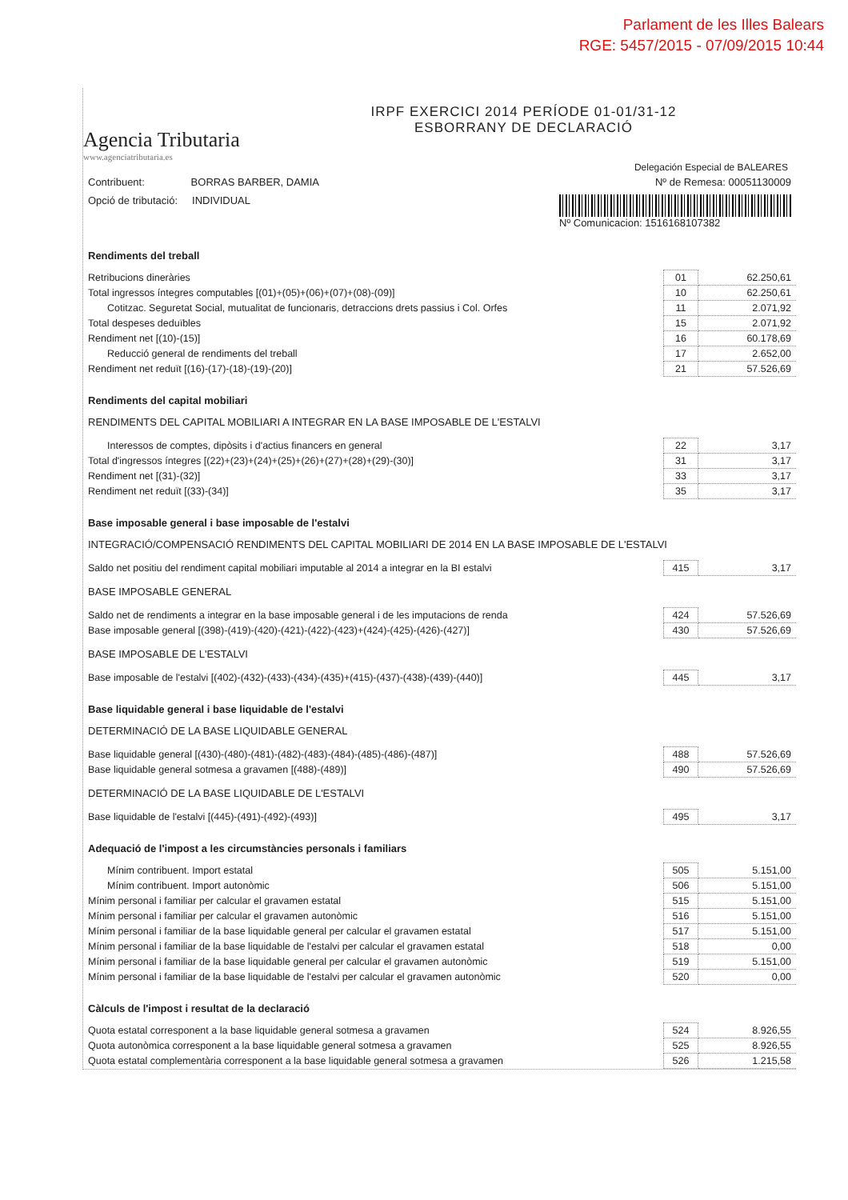Parlament de les Illes Balears
RGE: 5457/2015 - 07/09/2015 10:44
Agencia Tributaria
www.agenciatributaria.es
IRPF EXERCICI 2014 PERÍODE 01-01/31-12
ESBORRANY DE DECLARACIÓ
Delegación Especial de BALEARES
Contribuent: BORRAS BARBER, DAMIA Nº de Remesa: 00051130009
Opció de tributació: INDIVIDUAL
Nº Comunicacion: 1516168107382
Rendiments del treball
| Retribucions dineràries | 01 | 62.250,61 |
| Total ingressos íntegres computables [(01)+(05)+(06)+(07)+(08)-(09)] | 10 | 62.250,61 |
| Cotitzac. Seguretat Social, mutualitat de funcionaris, detraccions drets passius i Col. Orfes | 11 | 2.071,92 |
| Total despeses deduïbles | 15 | 2.071,92 |
| Rendiment net [(10)-(15)] | 16 | 60.178,69 |
| Reducció general de rendiments del treball | 17 | 2.652,00 |
| Rendiment net reduït [(16)-(17)-(18)-(19)-(20)] | 21 | 57.526,69 |
Rendiments del capital mobiliari
RENDIMENTS DEL CAPITAL MOBILIARI A INTEGRAR EN LA BASE IMPOSABLE DE L'ESTALVI
| Interessos de comptes, dipòsits i d'actius financers en general | 22 | 3,17 |
| Total d'ingressos íntegres [(22)+(23)+(24)+(25)+(26)+(27)+(28)+(29)-(30)] | 31 | 3,17 |
| Rendiment net [(31)-(32)] | 33 | 3,17 |
| Rendiment net reduït [(33)-(34)] | 35 | 3,17 |
Base imposable general i base imposable de l'estalvi
INTEGRACIÓ/COMPENSACIÓ RENDIMENTS DEL CAPITAL MOBILIARI DE 2014 EN LA BASE IMPOSABLE DE L'ESTALVI
| Saldo net positiu del rendiment capital mobiliari imputable al 2014 a integrar en la BI estalvi | 415 | 3,17 |
BASE IMPOSABLE GENERAL
| Saldo net de rendiments a integrar en la base imposable general i de les imputacions de renda | 424 | 57.526,69 |
| Base imposable general [(398)-(419)-(420)-(421)-(422)-(423)+(424)-(425)-(426)-(427)] | 430 | 57.526,69 |
BASE IMPOSABLE DE L'ESTALVI
| Base imposable de l'estalvi [(402)-(432)-(433)-(434)-(435)+(415)-(437)-(438)-(439)-(440)] | 445 | 3,17 |
Base liquidable general i base liquidable de l'estalvi
DETERMINACIÓ DE LA BASE LIQUIDABLE GENERAL
| Base liquidable general [(430)-(480)-(481)-(482)-(483)-(484)-(485)-(486)-(487)] | 488 | 57.526,69 |
| Base liquidable general sotmesa a gravamen [(488)-(489)] | 490 | 57.526,69 |
DETERMINACIÓ DE LA BASE LIQUIDABLE DE L'ESTALVI
| Base liquidable de l'estalvi [(445)-(491)-(492)-(493)] | 495 | 3,17 |
Adequació de l'impost a les circumstàncies personals i familiars
| Mínim contribuent. Import estatal | 505 | 5.151,00 |
| Mínim contribuent. Import autonòmic | 506 | 5.151,00 |
| Mínim personal i familiar per calcular el gravamen estatal | 515 | 5.151,00 |
| Mínim personal i familiar per calcular el gravamen autonòmic | 516 | 5.151,00 |
| Mínim personal i familiar de la base liquidable general per calcular el gravamen estatal | 517 | 5.151,00 |
| Mínim personal i familiar de la base liquidable de l'estalvi per calcular el gravamen estatal | 518 | 0,00 |
| Mínim personal i familiar de la base liquidable general per calcular el gravamen autonòmic | 519 | 5.151,00 |
| Mínim personal i familiar de la base liquidable de l'estalvi per calcular el gravamen autonòmic | 520 | 0,00 |
Càlculs de l'impost i resultat de la declaració
| Quota estatal corresponent a la base liquidable general sotmesa a gravamen | 524 | 8.926,55 |
| Quota autonòmica corresponent a la base liquidable general sotmesa a gravamen | 525 | 8.926,55 |
| Quota estatal complementària corresponent a la base liquidable general sotmesa a gravamen | 526 | 1.215,58 |